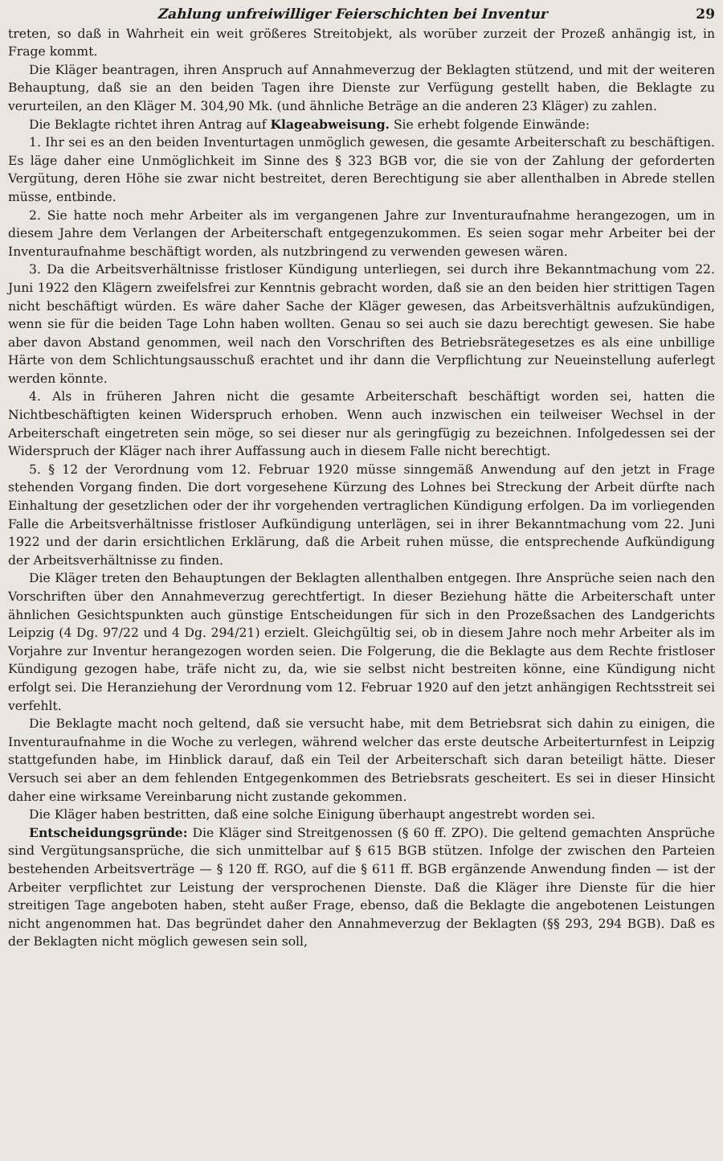Zahlung unfreiwilliger Feierschichten bei Inventur 29
treten, so daß in Wahrheit ein weit größeres Streitobjekt, als worüber zurzeit der Prozeß anhängig ist, in Frage kommt.
Die Kläger beantragen, ihren Anspruch auf Annahmeverzug der Beklagten stützend, und mit der weiteren Behauptung, daß sie an den beiden Tagen ihre Dienste zur Verfügung gestellt haben, die Beklagte zu verurteilen, an den Kläger M. 304,90 Mk. (und ähnliche Beträge an die anderen 23 Kläger) zu zahlen.
Die Beklagte richtet ihren Antrag auf Klageabweisung. Sie erhebt folgende Einwände:
1. Ihr sei es an den beiden Inventurtagen unmöglich gewesen, die gesamte Arbeiterschaft zu beschäftigen. Es läge daher eine Unmöglichkeit im Sinne des § 323 BGB vor, die sie von der Zahlung der geforderten Vergütung, deren Höhe sie zwar nicht bestreitet, deren Berechtigung sie aber allenthalben in Abrede stellen müsse, entbinde.
2. Sie hatte noch mehr Arbeiter als im vergangenen Jahre zur Inventuraufnahme herangezogen, um in diesem Jahre dem Verlangen der Arbeiterschaft entgegenzukommen. Es seien sogar mehr Arbeiter bei der Inventuraufnahme beschäftigt worden, als nutzbringend zu verwenden gewesen wären.
3. Da die Arbeitsverhältnisse fristloser Kündigung unterliegen, sei durch ihre Bekanntmachung vom 22. Juni 1922 den Klägern zweifelsfrei zur Kenntnis gebracht worden, daß sie an den beiden hier strittigen Tagen nicht beschäftigt würden. Es wäre daher Sache der Kläger gewesen, das Arbeitsverhältnis aufzukündigen, wenn sie für die beiden Tage Lohn haben wollten. Genau so sei auch sie dazu berechtigt gewesen. Sie habe aber davon Abstand genommen, weil nach den Vorschriften des Betriebsrätegesetzes es als eine unbillige Härte von dem Schlichtungsausschuß erachtet und ihr dann die Verpflichtung zur Neueinstellung auferlegt werden könnte.
4. Als in früheren Jahren nicht die gesamte Arbeiterschaft beschäftigt worden sei, hatten die Nichtbeschäftigten keinen Widerspruch erhoben. Wenn auch inzwischen ein teilweiser Wechsel in der Arbeiterschaft eingetreten sein möge, so sei dieser nur als geringfügig zu bezeichnen. Infolgedessen sei der Widerspruch der Kläger nach ihrer Auffassung auch in diesem Falle nicht berechtigt.
5. § 12 der Verordnung vom 12. Februar 1920 müsse sinngemäß Anwendung auf den jetzt in Frage stehenden Vorgang finden. Die dort vorgesehene Kürzung des Lohnes bei Streckung der Arbeit dürfte nach Einhaltung der gesetzlichen oder der ihr vorgehenden vertraglichen Kündigung erfolgen. Da im vorliegenden Falle die Arbeitsverhältnisse fristloser Aufkündigung unterlägen, sei in ihrer Bekanntmachung vom 22. Juni 1922 und der darin ersichtlichen Erklärung, daß die Arbeit ruhen müsse, die entsprechende Aufkündigung der Arbeitsverhältnisse zu finden.
Die Kläger treten den Behauptungen der Beklagten allenthalben entgegen. Ihre Ansprüche seien nach den Vorschriften über den Annahmeverzug gerechtfertigt. In dieser Beziehung hätte die Arbeiterschaft unter ähnlichen Gesichtspunkten auch günstige Entscheidungen für sich in den Prozeßsachen des Landgerichts Leipzig (4 Dg. 97/22 und 4 Dg. 294/21) erzielt. Gleichgültig sei, ob in diesem Jahre noch mehr Arbeiter als im Vorjahre zur Inventur herangezogen worden seien. Die Folgerung, die die Beklagte aus dem Rechte fristloser Kündigung gezogen habe, träfe nicht zu, da, wie sie selbst nicht bestreiten könne, eine Kündigung nicht erfolgt sei. Die Heranziehung der Verordnung vom 12. Februar 1920 auf den jetzt anhängigen Rechtsstreit sei verfehlt.
Die Beklagte macht noch geltend, daß sie versucht habe, mit dem Betriebsrat sich dahin zu einigen, die Inventuraufnahme in die Woche zu verlegen, während welcher das erste deutsche Arbeiterturnfest in Leipzig stattgefunden habe, im Hinblick darauf, daß ein Teil der Arbeiterschaft sich daran beteiligt hätte. Dieser Versuch sei aber an dem fehlenden Entgegenkommen des Betriebsrats gescheitert. Es sei in dieser Hinsicht daher eine wirksame Vereinbarung nicht zustande gekommen.
Die Kläger haben bestritten, daß eine solche Einigung überhaupt angestrebt worden sei.
Entscheidungsgründe: Die Kläger sind Streitgenossen (§ 60 ff. ZPO). Die geltend gemachten Ansprüche sind Vergütungsansprüche, die sich unmittelbar auf § 615 BGB stützen. Infolge der zwischen den Parteien bestehenden Arbeitsverträge — § 120 ff. RGO, auf die § 611 ff. BGB ergänzende Anwendung finden — ist der Arbeiter verpflichtet zur Leistung der versprochenen Dienste. Daß die Kläger ihre Dienste für die hier streitigen Tage angeboten haben, steht außer Frage, ebenso, daß die Beklagte die angebotenen Leistungen nicht angenommen hat. Das begründet daher den Annahmeverzug der Beklagten (§§ 293, 294 BGB). Daß es der Beklagten nicht möglich gewesen sein soll,